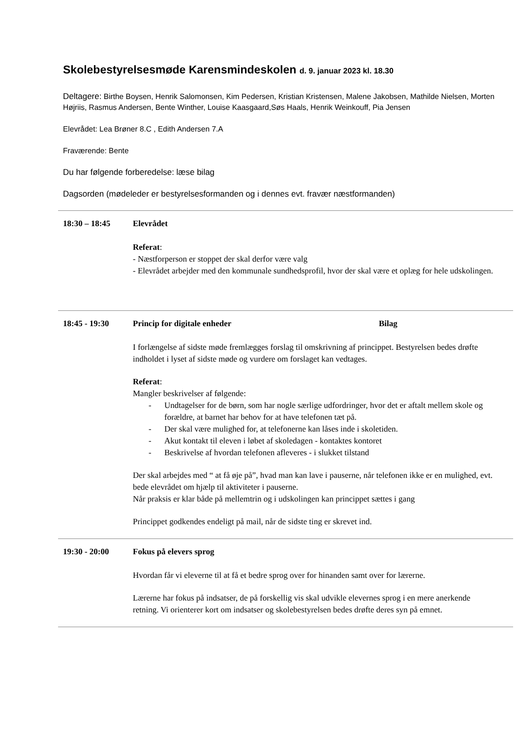Skolebestyrelsesmøde Karensmindeskolen d. 9. januar 2023 kl. 18.30
Deltagere: Birthe Boysen, Henrik Salomonsen, Kim Pedersen, Kristian Kristensen, Malene Jakobsen, Mathilde Nielsen, Morten Højriis, Rasmus Andersen, Bente Winther, Louise Kaasgaard,Søs Haals, Henrik Weinkouff, Pia Jensen
Elevrådet: Lea Brøner 8.C , Edith Andersen 7.A
Fraværende: Bente
Du har følgende forberedelse: læse bilag
Dagsorden (mødeleder er bestyrelsesformanden og i dennes evt. fravær næstformanden)
18:30 – 18:45 Elevrådet
Referat:
- Næstforperson er stoppet der skal derfor være valg
- Elevrådet arbejder med den kommunale sundhedsprofil, hvor der skal være et oplæg for hele udskolingen.
18:45 - 19:30 Princip for digitale enheder Bilag
I forlængelse af sidste møde fremlægges forslag til omskrivning af princippet. Bestyrelsen bedes drøfte indholdet i lyset af sidste møde og vurdere om forslaget kan vedtages.
Referat:
Mangler beskrivelser af følgende:
- Undtagelser for de børn, som har nogle særlige udfordringer, hvor det er aftalt mellem skole og forældre, at barnet har behov for at have telefonen tæt på.
- Der skal være mulighed for, at telefonerne kan låses inde i skoletiden.
- Akut kontakt til eleven i løbet af skoledagen - kontaktes kontoret
- Beskrivelse af hvordan telefonen afleveres - i slukket tilstand
Der skal arbejdes med “ at få øje på”, hvad man kan lave i pauserne, når telefonen ikke er en mulighed, evt. bede elevrådet om hjælp til aktiviteter i pauserne.
Når praksis er klar både på mellemtrin og i udskolingen kan princippet sættes i gang
Princippet godkendes endeligt på mail, når de sidste ting er skrevet ind.
19:30 - 20:00 Fokus på elevers sprog
Hvordan får vi eleverne til at få et bedre sprog over for hinanden samt over for lærerne.
Lærerne har fokus på indsatser, de på forskellig vis skal udvikle elevernes sprog i en mere anerkende retning. Vi orienterer kort om indsatser og skolebestyrelsen bedes drøfte deres syn på emnet.